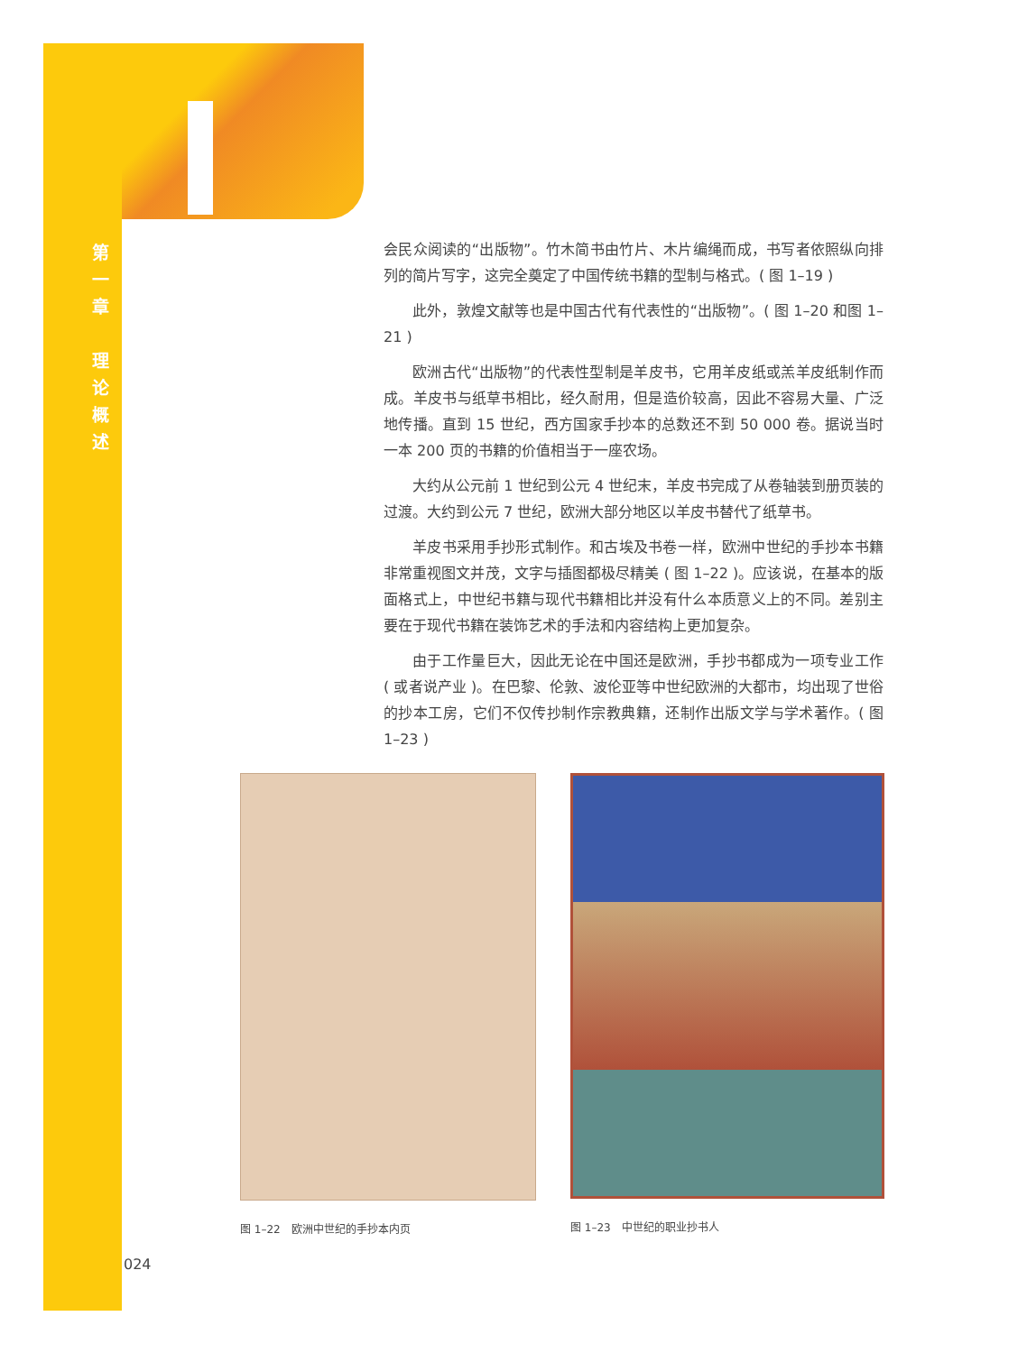第
一
章
理
论
概
述
会民众阅读的“出版物”。竹木简书由竹片、木片编绳而成，书写者依照纵向排列的简片写字，这完全奠定了中国传统书籍的型制与格式。( 图 1–19 )
此外，敦煌文献等也是中国古代有代表性的“出版物”。( 图 1–20 和图 1–21 )
欧洲古代“出版物”的代表性型制是羊皮书，它用羊皮纸或羔羊皮纸制作而成。羊皮书与纸草书相比，经久耐用，但是造价较高，因此不容易大量、广泛地传播。直到 15 世纪，西方国家手抄本的总数还不到 50 000 卷。据说当时一本 200 页的书籍的价值相当于一座农场。
大约从公元前 1 世纪到公元 4 世纪末，羊皮书完成了从卷轴装到册页装的过渡。大约到公元 7 世纪，欧洲大部分地区以羊皮书替代了纸草书。
羊皮书采用手抄形式制作。和古埃及书卷一样，欧洲中世纪的手抄本书籍非常重视图文并茂，文字与插图都极尽精美 ( 图 1–22 )。应该说，在基本的版面格式上，中世纪书籍与现代书籍相比并没有什么本质意义上的不同。差别主要在于现代书籍在装饰艺术的手法和内容结构上更加复杂。
由于工作量巨大，因此无论在中国还是欧洲，手抄书都成为一项专业工作 ( 或者说产业 )。在巴黎、伦敦、波伦亚等中世纪欧洲的大都市，均出现了世俗的抄本工房，它们不仅传抄制作宗教典籍，还制作出版文学与学术著作。( 图 1–23 )
图 1–22　欧洲中世纪的手抄本内页 图 1–23　中世纪的职业抄书人
024